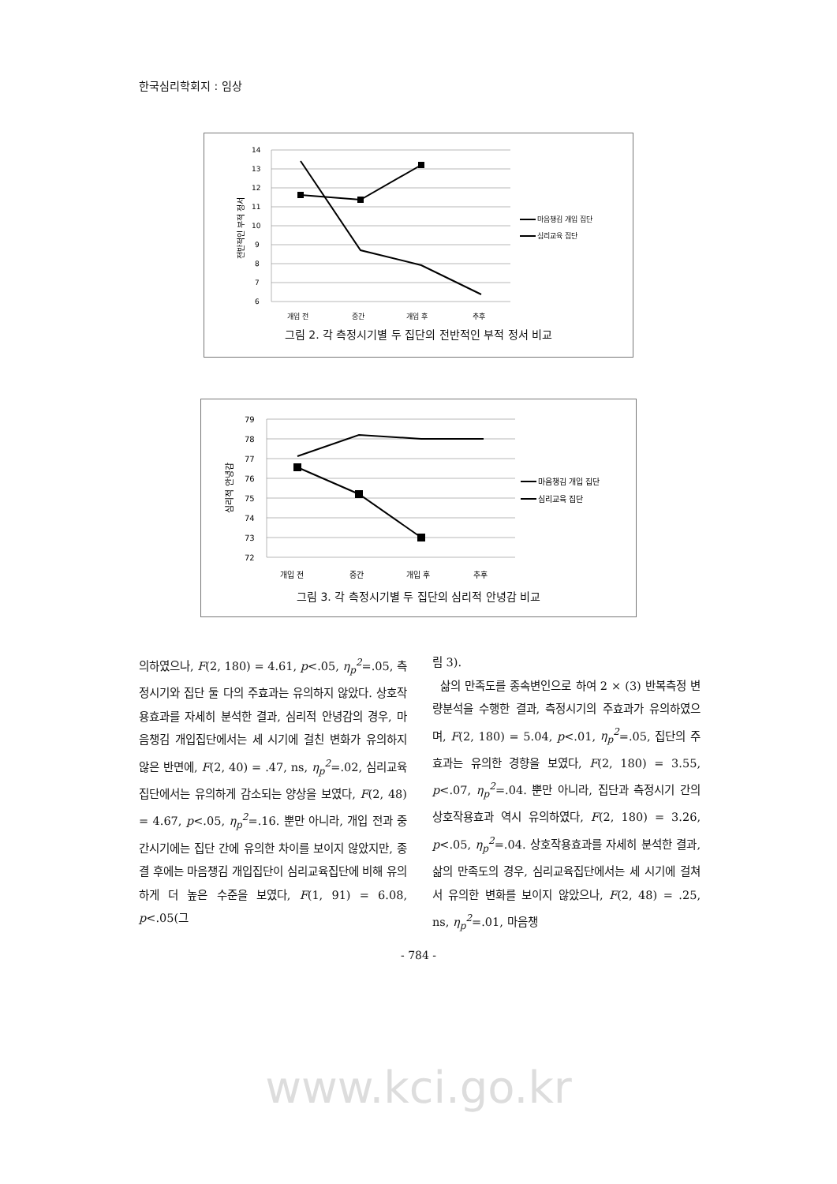한국심리학회지 : 임상
14
13
12
11
10
9
8
7
6
개입 전
중간
개입 후
추후
전반적인 부적 정서
마음챙김 개입 집단
심리교육 집단
그림 2. 각 측정시기별 두 집단의 전반적인 부적 정서 비교
79
78
77
76
75
74
73
72
개입 전
중간
개입 후
추후
심리적 안녕감
마음챙김 개입 집단
심리교육 집단
그림 3. 각 측정시기별 두 집단의 심리적 안녕감 비교
의하였으나, F(2, 180) = 4.61, p<.05, η<sub>p</sub><sup>2</sup>=.05, 측정시기와 집단 둘 다의 주효과는 유의하지 않았다. 상호작용효과를 자세히 분석한 결과, 심리적 안녕감의 경우, 마음챙김 개입집단에서는 세 시기에 걸친 변화가 유의하지 않은 반면에, F(2, 40) = .47, ns, η<sub>p</sub><sup>2</sup>=.02, 심리교육집단에서는 유의하게 감소되는 양상을 보였다, F(2, 48) = 4.67, p<.05, η<sub>p</sub><sup>2</sup>=.16. 뿐만 아니라, 개입 전과 중간시기에는 집단 간에 유의한 차이를 보이지 않았지만, 종결 후에는 마음챙김 개입집단이 심리교육집단에 비해 유의하게 더 높은 수준을 보였다, F(1, 91) = 6.08, p<.05(그
림 3).
삶의 만족도를 종속변인으로 하여 2 × (3) 반복측정 변량분석을 수행한 결과, 측정시기의 주효과가 유의하였으며, F(2, 180) = 5.04, p<.01, η<sub>p</sub><sup>2</sup>=.05, 집단의 주효과는 유의한 경향을 보였다, F(2, 180) = 3.55, p<.07, η<sub>p</sub><sup>2</sup>=.04. 뿐만 아니라, 집단과 측정시기 간의 상호작용효과 역시 유의하였다, F(2, 180) = 3.26, p<.05, η<sub>p</sub><sup>2</sup>=.04. 상호작용효과를 자세히 분석한 결과, 삶의 만족도의 경우, 심리교육집단에서는 세 시기에 걸쳐서 유의한 변화를 보이지 않았으나, F(2, 48) = .25, ns, η<sub>p</sub><sup>2</sup>=.01, 마음챙
- 784 -
www.kci.go.kr